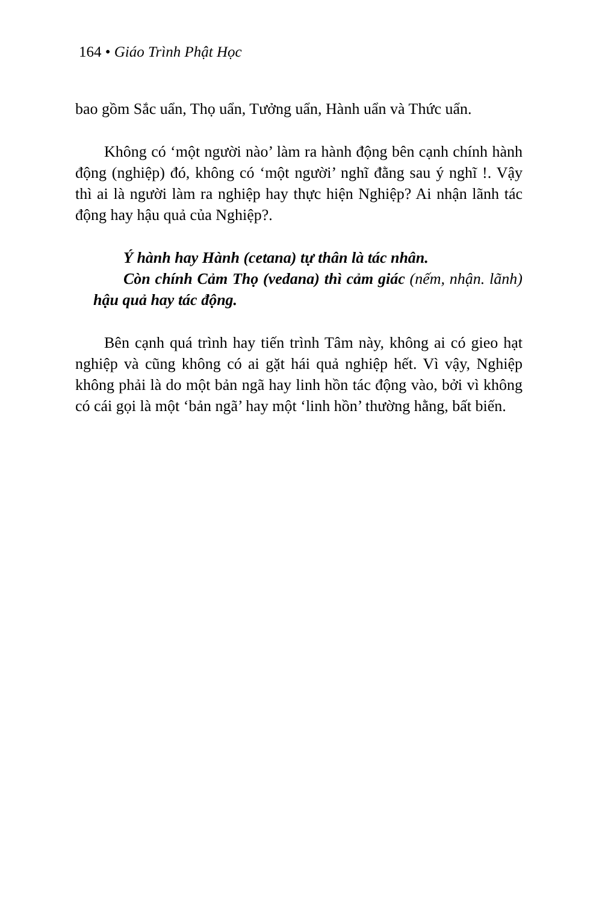164 • Giáo Trình Phật Học
bao gồm Sắc uẩn, Thọ uẩn, Tưởng uẩn, Hành uẩn và Thức uẩn.
Không có ‘một người nào’ làm ra hành động bên cạnh chính hành động (nghiệp) đó, không có ‘một người’ nghĩ đằng sau ý nghĩ !. Vậy thì ai là người làm ra nghiệp hay thực hiện Nghiệp? Ai nhận lãnh tác động hay hậu quả của Nghiệp?.
Ý hành hay Hành (cetana) tự thân là tác nhân.
Còn chính Cảm Thọ (vedana) thì cảm giác (nếm, nhận. lãnh) hậu quả hay tác động.
Bên cạnh quá trình hay tiến trình Tâm này, không ai có gieo hạt nghiệp và cũng không có ai gặt hái quả nghiệp hết. Vì vậy, Nghiệp không phải là do một bản ngã hay linh hồn tác động vào, bởi vì không có cái gọi là một ‘bản ngã’ hay một ‘linh hồn’ thường hằng, bất biến.